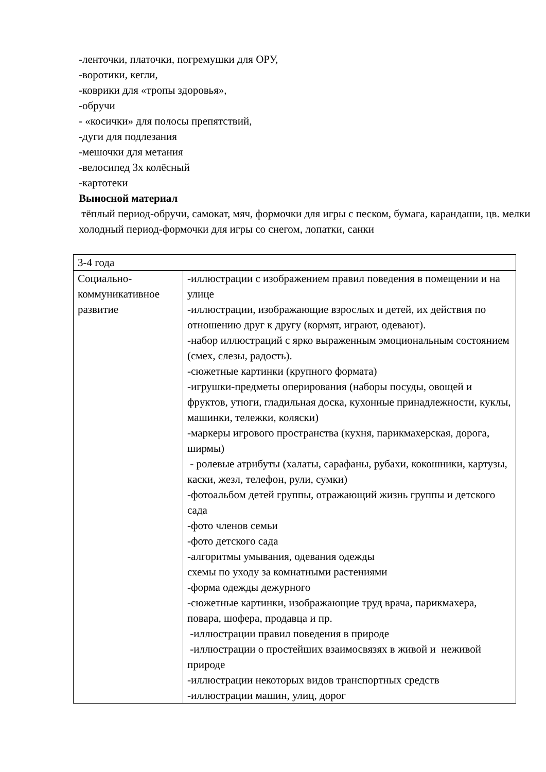-ленточки, платочки, погремушки для ОРУ,
-воротики, кегли,
-коврики для «тропы здоровья»,
-обручи
- «косички» для полосы препятствий,
-дуги для подлезания
-мешочки для метания
-велосипед 3х колёсный
-картотеки
Выносной материал
тёплый период-обручи, самокат, мяч, формочки для игры с песком, бумага, карандаши, цв. мелки
холодный период-формочки для игры со снегом, лопатки, санки
| 3-4 года | |
| Социально-коммуникативное развитие | -иллюстрации с изображением правил поведения в помещении и на улице -иллюстрации, изображающие взрослых и детей, их действия по отношению друг к другу (кормят, играют, одевают). -набор иллюстраций с ярко выраженным эмоциональным состоянием (смех, слезы, радость). -сюжетные картинки (крупного формата) -игрушки-предметы оперирования (наборы посуды, овощей и фруктов, утюги, гладильная доска, кухонные принадлежности, куклы, машинки, тележки, коляски) -маркеры игрового пространства (кухня, парикмахерская, дорога, ширмы) - ролевые атрибуты (халаты, сарафаны, рубахи, кокошники, картузы, каски, жезл, телефон, рули, сумки) -фотоальбом детей группы, отражающий жизнь группы и детского сада -фото членов семьи -фото детского сада -алгоритмы умывания, одевания одежды схемы по уходу за комнатными растениями -форма одежды дежурного -сюжетные картинки, изображающие труд врача, парикмахера, повара, шофера, продавца и пр. -иллюстрации правил поведения в природе -иллюстрации о простейших взаимосвязях в живой и неживой природе -иллюстрации некоторых видов транспортных средств -иллюстрации машин, улиц, дорог |